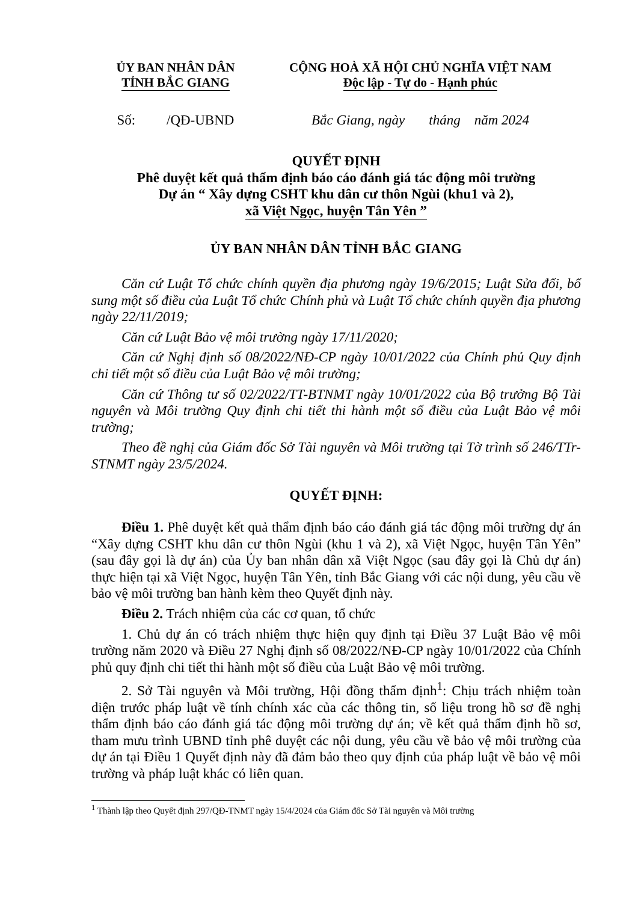ỦY BAN NHÂN DÂN
TỈNH BẮC GIANG
CỘNG HOÀ XÃ HỘI CHỦ NGHĨA VIỆT NAM
Độc lập - Tự do - Hạnh phúc
Số: /QĐ-UBND Bắc Giang, ngày tháng năm 2024
QUYẾT ĐỊNH
Phê duyệt kết quả thẩm định báo cáo đánh giá tác động môi trường
Dự án “ Xây dựng CSHT khu dân cư thôn Ngùi (khu1 và 2),
xã Việt Ngọc, huyện Tân Yên ”
ỦY BAN NHÂN DÂN TỈNH BẮC GIANG
Căn cứ Luật Tổ chức chính quyền địa phương ngày 19/6/2015; Luật Sửa đổi, bổ sung một số điều của Luật Tổ chức Chính phủ và Luật Tổ chức chính quyền địa phương ngày 22/11/2019;
Căn cứ Luật Bảo vệ môi trường ngày 17/11/2020;
Căn cứ Nghị định số 08/2022/NĐ-CP ngày 10/01/2022 của Chính phủ Quy định chi tiết một số điều của Luật Bảo vệ môi trường;
Căn cứ Thông tư số 02/2022/TT-BTNMT ngày 10/01/2022 của Bộ trưởng Bộ Tài nguyên và Môi trường Quy định chi tiết thi hành một số điều của Luật Bảo vệ môi trường;
Theo đề nghị của Giám đốc Sở Tài nguyên và Môi trường tại Tờ trình số 246/TTr-STNMT ngày 23/5/2024.
QUYẾT ĐỊNH:
Điều 1. Phê duyệt kết quả thẩm định báo cáo đánh giá tác động môi trường dự án “Xây dựng CSHT khu dân cư thôn Ngùi (khu 1 và 2), xã Việt Ngọc, huyện Tân Yên” (sau đây gọi là dự án) của Ủy ban nhân dân xã Việt Ngọc (sau đây gọi là Chủ dự án) thực hiện tại xã Việt Ngọc, huyện Tân Yên, tỉnh Bắc Giang với các nội dung, yêu cầu về bảo vệ môi trường ban hành kèm theo Quyết định này.
Điều 2. Trách nhiệm của các cơ quan, tổ chức
1. Chủ dự án có trách nhiệm thực hiện quy định tại Điều 37 Luật Bảo vệ môi trường năm 2020 và Điều 27 Nghị định số 08/2022/NĐ-CP ngày 10/01/2022 của Chính phủ quy định chi tiết thi hành một số điều của Luật Bảo vệ môi trường.
2. Sở Tài nguyên và Môi trường, Hội đồng thẩm định<sup>1</sup>: Chịu trách nhiệm toàn diện trước pháp luật về tính chính xác của các thông tin, số liệu trong hồ sơ đề nghị thẩm định báo cáo đánh giá tác động môi trường dự án; về kết quả thẩm định hồ sơ, tham mưu trình UBND tỉnh phê duyệt các nội dung, yêu cầu về bảo vệ môi trường của dự án tại Điều 1 Quyết định này đã đảm bảo theo quy định của pháp luật về bảo vệ môi trường và pháp luật khác có liên quan.
<sup>1</sup> Thành lập theo Quyết định 297/QĐ-TNMT ngày 15/4/2024 của Giám đốc Sở Tài nguyên và Môi trường